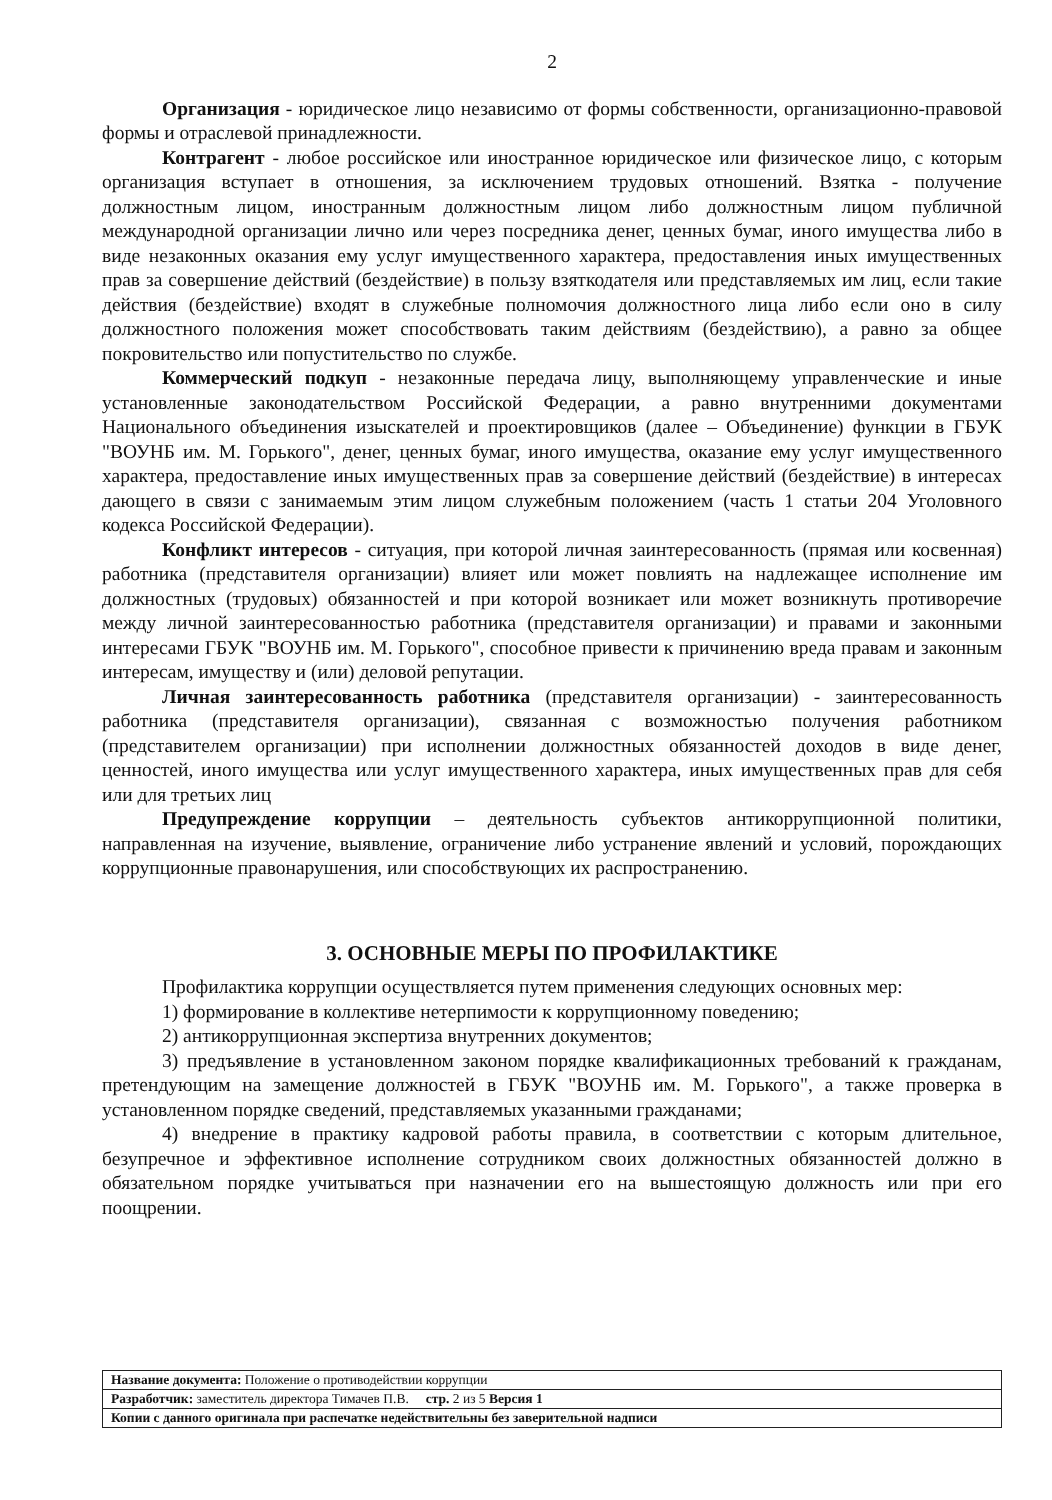2
Организация - юридическое лицо независимо от формы собственности, организационно-правовой формы и отраслевой принадлежности.
Контрагент - любое российское или иностранное юридическое или физическое лицо, с которым организация вступает в отношения, за исключением трудовых отношений. Взятка - получение должностным лицом, иностранным должностным лицом либо должностным лицом публичной международной организации лично или через посредника денег, ценных бумаг, иного имущества либо в виде незаконных оказания ему услуг имущественного характера, предоставления иных имущественных прав за совершение действий (бездействие) в пользу взяткодателя или представляемых им лиц, если такие действия (бездействие) входят в служебные полномочия должностного лица либо если оно в силу должностного положения может способствовать таким действиям (бездействию), а равно за общее покровительство или попустительство по службе.
Коммерческий подкуп - незаконные передача лицу, выполняющему управленческие и иные установленные законодательством Российской Федерации, а равно внутренними документами Национального объединения изыскателей и проектировщиков (далее – Объединение) функции в ГБУК "ВОУНБ им. М. Горького", денег, ценных бумаг, иного имущества, оказание ему услуг имущественного характера, предоставление иных имущественных прав за совершение действий (бездействие) в интересах дающего в связи с занимаемым этим лицом служебным положением (часть 1 статьи 204 Уголовного кодекса Российской Федерации).
Конфликт интересов - ситуация, при которой личная заинтересованность (прямая или косвенная) работника (представителя организации) влияет или может повлиять на надлежащее исполнение им должностных (трудовых) обязанностей и при которой возникает или может возникнуть противоречие между личной заинтересованностью работника (представителя организации) и правами и законными интересами ГБУК "ВОУНБ им. М. Горького", способное привести к причинению вреда правам и законным интересам, имуществу и (или) деловой репутации.
Личная заинтересованность работника (представителя организации) - заинтересованность работника (представителя организации), связанная с возможностью получения работником (представителем организации) при исполнении должностных обязанностей доходов в виде денег, ценностей, иного имущества или услуг имущественного характера, иных имущественных прав для себя или для третьих лиц
Предупреждение коррупции – деятельность субъектов антикоррупционной политики, направленная на изучение, выявление, ограничение либо устранение явлений и условий, порождающих коррупционные правонарушения, или способствующих их распространению.
3. ОСНОВНЫЕ МЕРЫ ПО ПРОФИЛАКТИКЕ
Профилактика коррупции осуществляется путем применения следующих основных мер:
1) формирование в коллективе нетерпимости к коррупционному поведению;
2) антикоррупционная экспертиза внутренних документов;
3) предъявление в установленном законом порядке квалификационных требований к гражданам, претендующим на замещение должностей в ГБУК "ВОУНБ им. М. Горького", а также проверка в установленном порядке сведений, представляемых указанными гражданами;
4) внедрение в практику кадровой работы правила, в соответствии с которым длительное, безупречное и эффективное исполнение сотрудником своих должностных обязанностей должно в обязательном порядке учитываться при назначении его на вышестоящую должность или при его поощрении.
| Название документа: Положение о противодействии коррупции |
| Разработчик: заместитель директора Тимачев П.В. стр. 2 из 5 Версия 1 |
| Копии с данного оригинала при распечатке недействительны без заверительной надписи |